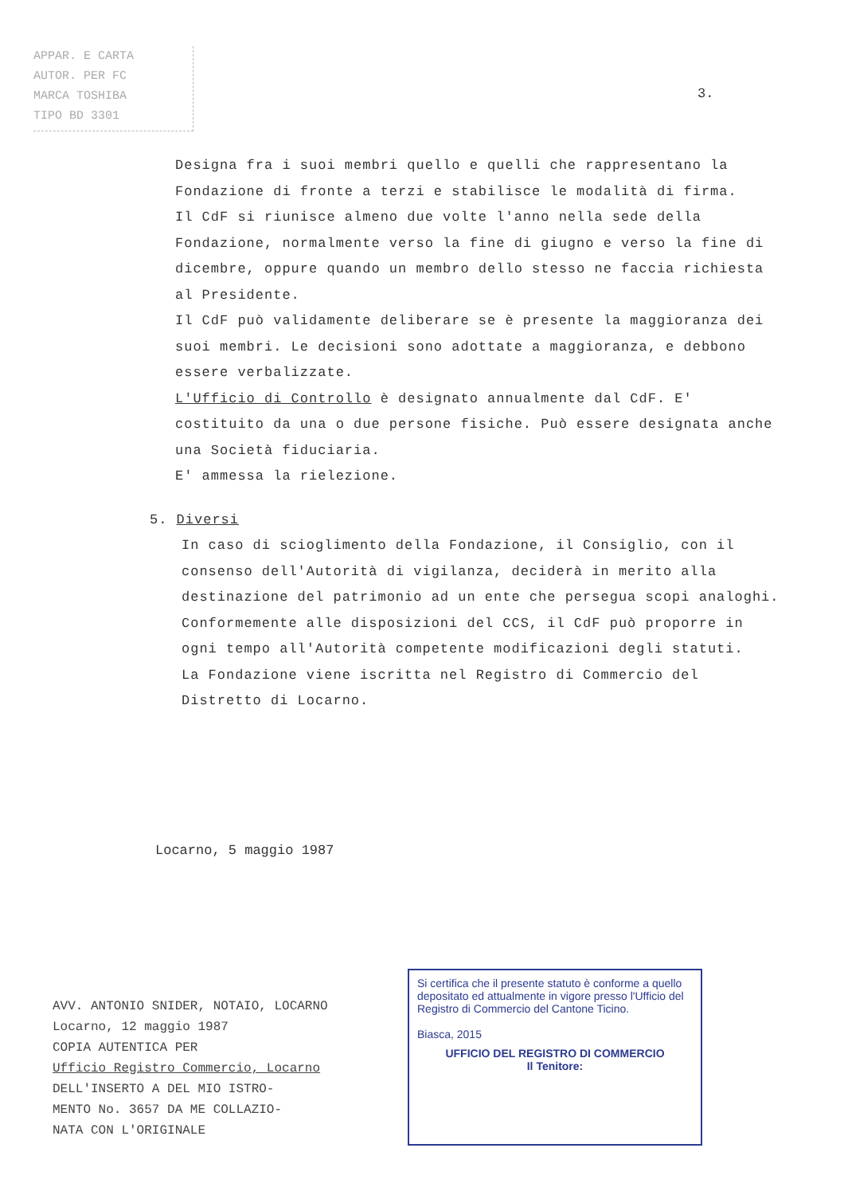APPAR. E CARTA
AUTOR. PER FC
MARCA TOSHIBA
TIPO BD 3301
3.
Designa fra i suoi membri quello e quelli che rappresentano la Fondazione di fronte a terzi e stabilisce le modalità di firma.
Il CdF si riunisce almeno due volte l'anno nella sede della Fondazione, normalmente verso la fine di giugno e verso la fine di dicembre, oppure quando un membro dello stesso ne faccia richiesta al Presidente.
Il CdF può validamente deliberare se è presente la maggioranza dei suoi membri. Le decisioni sono adottate a maggioranza, e debbono essere verbalizzate.
L'Ufficio di Controllo è designato annualmente dal CdF. E' costituito da una o due persone fisiche. Può essere designata anche una Società fiduciaria.
E' ammessa la rielezione.
5. Diversi
In caso di scioglimento della Fondazione, il Consiglio, con il consenso dell'Autorità di vigilanza, deciderà in merito alla destinazione del patrimonio ad un ente che persegua scopi analoghi.
Conformemente alle disposizioni del CCS, il CdF può proporre in ogni tempo all'Autorità competente modificazioni degli statuti.
La Fondazione viene iscritta nel Registro di Commercio del Distretto di Locarno.
Locarno, 5 maggio 1987
AVV. ANTONIO SNIDER, NOTAIO, LOCARNO
Locarno, 12 maggio 1987
COPIA AUTENTICA PER
Ufficio Registro Commercio, Locarno
DELL'INSERTO A DEL MIO ISTRO-
MENTO No. 3657 DA ME COLLAZIO-
NATA CON L'ORIGINALE
Si certifica che il presente statuto è conforme a quello depositato ed attualmente in vigore presso l'Ufficio del Registro di Commercio del Cantone Ticino.
Biasca, 2015
UFFICIO DEL REGISTRO DI COMMERCIO
Il Tenitore: